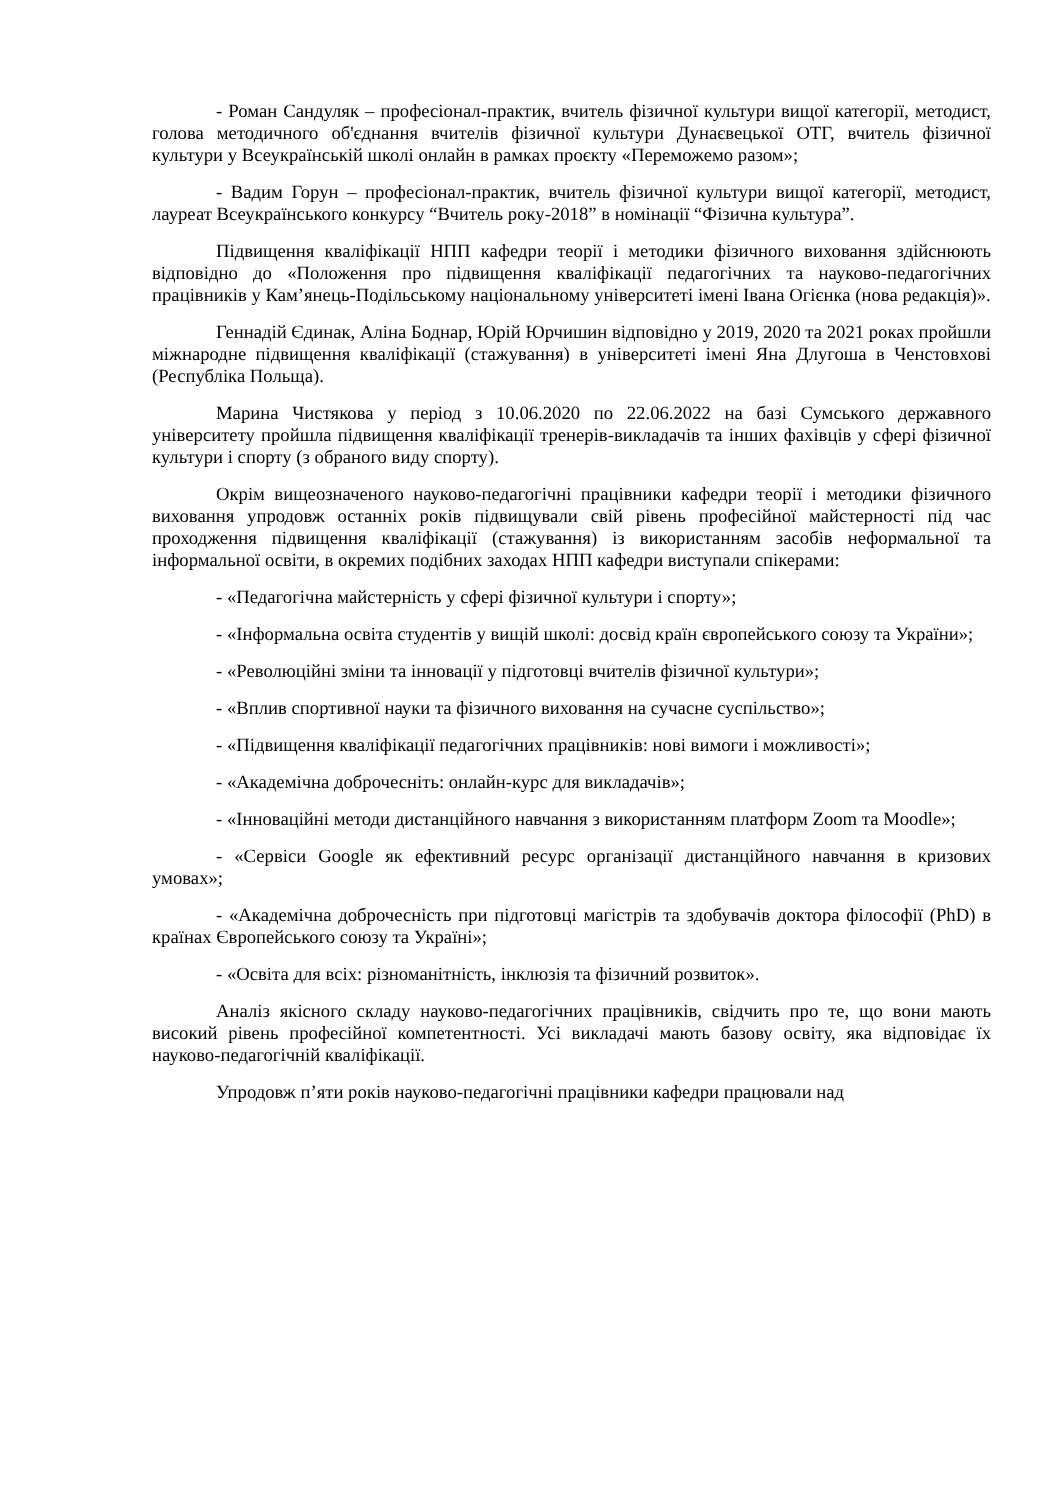- Роман Сандуляк – професіонал-практик, вчитель фізичної культури вищої категорії, методист, голова методичного об'єднання вчителів фізичної культури Дунаєвецької ОТГ, вчитель фізичної культури у Всеукраїнській школі онлайн в рамках проєкту «Переможемо разом»;
- Вадим Горун – професіонал-практик, вчитель фізичної культури вищої категорії, методист, лауреат Всеукраїнського конкурсу “Вчитель року-2018” в номінації “Фізична культура”.
Підвищення кваліфікації НПП кафедри теорії і методики фізичного виховання здійснюють відповідно до «Положення про підвищення кваліфікації педагогічних та науково-педагогічних працівників у Кам’янець-Подільському національному університеті імені Івана Огієнка (нова редакція)».
Геннадій Єдинак, Аліна Боднар, Юрій Юрчишин відповідно у 2019, 2020 та 2021 роках пройшли міжнародне підвищення кваліфікації (стажування) в університеті імені Яна Длугоша в Ченстовхові (Республіка Польща).
Марина Чистякова у період з 10.06.2020 по 22.06.2022 на базі Сумського державного університету пройшла підвищення кваліфікації тренерів-викладачів та інших фахівців у сфері фізичної культури і спорту (з обраного виду спорту).
Окрім вищеозначеного науково-педагогічні працівники кафедри теорії і методики фізичного виховання упродовж останніх років підвищували свій рівень професійної майстерності під час проходження підвищення кваліфікації (стажування) із використанням засобів неформальної та інформальної освіти, в окремих подібних заходах НПП кафедри виступали спікерами:
- «Педагогічна майстерність у сфері фізичної культури і спорту»;
- «Інформальна освіта студентів у вищій школі: досвід країн європейського союзу та України»;
- «Революційні зміни та інновації у підготовці вчителів фізичної культури»;
- «Вплив спортивної науки та фізичного виховання на сучасне суспільство»;
- «Підвищення кваліфікації педагогічних працівників: нові вимоги і можливості»;
- «Академічна доброчесніть: онлайн-курс для викладачів»;
- «Інноваційні методи дистанційного навчання з використанням платформ Zoom та Moodle»;
- «Сервіси Google як ефективний ресурс організації дистанційного навчання в кризових умовах»;
- «Академічна доброчесність при підготовці магістрів та здобувачів доктора філософії (PhD) в країнах Європейського союзу та Україні»;
- «Освіта для всіх: різноманітність, інклюзія та фізичний розвиток».
Аналіз якісного складу науково-педагогічних працівників, свідчить про те, що вони мають високий рівень професійної компетентності. Усі викладачі мають базову освіту, яка відповідає їх науково-педагогічній кваліфікації.
Упродовж п’яти років науково-педагогічні працівники кафедри працювали над